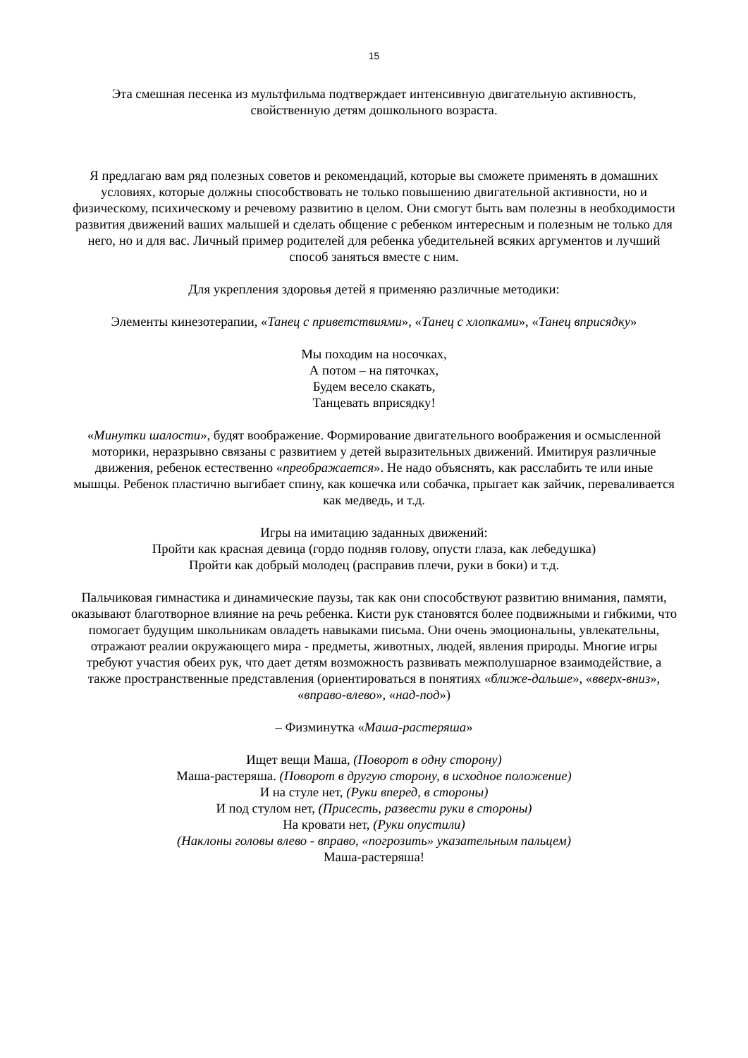15
Эта смешная песенка из мультфильма подтверждает интенсивную двигательную активность,
свойственную детям дошкольного возраста.
Я предлагаю вам ряд полезных советов и рекомендаций, которые вы сможете применять в домашних условиях, которые должны способствовать не только повышению двигательной активности, но и физическому, психическому и речевому развитию в целом. Они смогут быть вам полезны в необходимости развития движений ваших малышей и сделать общение с ребенком интересным и полезным не только для него, но и для вас. Личный пример родителей для ребенка убедительней всяких аргументов и лучший способ заняться вместе с ним.
Для укрепления здоровья детей я применяю различные методики:
Элементы кинезотерапии, «Танец с приветствиями», «Танец с хлопками», «Танец вприсядку»
Мы походим на носочках,
А потом – на пяточках,
Будем весело скакать,
Танцевать вприсядку!
«Минутки шалости», будят воображение. Формирование двигательного воображения и осмысленной моторики, неразрывно связаны с развитием у детей выразительных движений. Имитируя различные движения, ребенок естественно «преображается». Не надо объяснять, как расслабить те или иные мышцы. Ребенок пластично выгибает спину, как кошечка или собачка, прыгает как зайчик, переваливается как медведь, и т.д.
Игры на имитацию заданных движений:
Пройти как красная девица (гордо подняв голову, опусти глаза, как лебедушка)
Пройти как добрый молодец (расправив плечи, руки в боки) и т.д.
Пальчиковая гимнастика и динамические паузы, так как они способствуют развитию внимания, памяти, оказывают благотворное влияние на речь ребенка. Кисти рук становятся более подвижными и гибкими, что помогает будущим школьникам овладеть навыками письма. Они очень эмоциональны, увлекательны, отражают реалии окружающего мира - предметы, животных, людей, явления природы. Многие игры требуют участия обеих рук, что дает детям возможность развивать межполушарное взаимодействие, а также пространственные представления (ориентироваться в понятиях «ближе-дальше», «вверх-вниз», «вправо-влево», «над-под»)
– Физминутка «Маша-растеряша»
Ищет вещи Маша, (Поворот в одну сторону)
Маша-растеряша. (Поворот в другую сторону, в исходное положение)
И на стуле нет, (Руки вперед, в стороны)
И под стулом нет, (Присесть, развести руки в стороны)
На кровати нет, (Руки опустили)
(Наклоны головы влево - вправо, «погрозить» указательным пальцем)
Маша-растеряша!